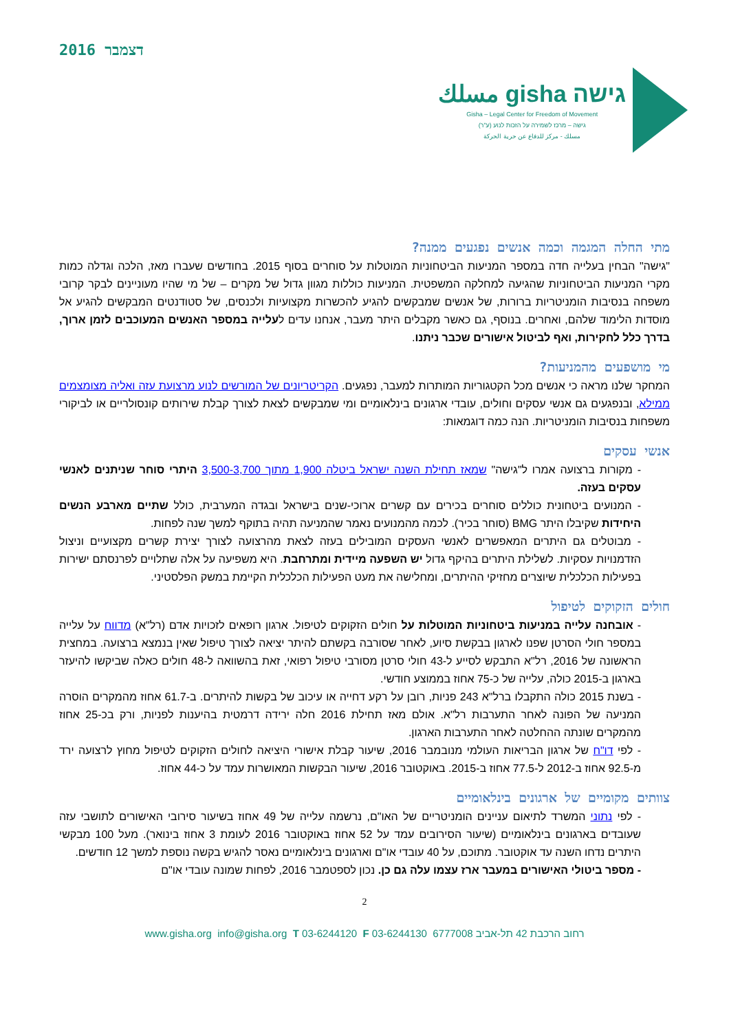דצמבר 2016
גישה gisha مسلك
Gisha – Legal Center for Freedom of Movement
גישה – מרכז לשמירה על הזכות לנוע (ע"ר)
مسلك - مركز للدفاع عن حرية الحركة
מתי החלה המגמה וכמה אנשים נפגעים ממנה?
"גישה" הבחין בעלייה חדה במספר המניעות הביטחוניות המוטלות על סוחרים בסוף 2015. בחודשים שעברו מאז, הלכה וגדלה כמות מקרי המניעות הביטחוניות שהגיעה למחלקה המשפטית. המניעות כוללות מגוון גדול של מקרים – של מי שהיו מעוניינים לבקר קרובי משפחה בנסיבות הומניטריות ברורות, של אנשים שמבקשים להגיע להכשרות מקצועיות ולכנסים, של סטודנטים המבקשים להגיע אל מוסדות הלימוד שלהם, ואחרים. בנוסף, גם כאשר מקבלים היתר מעבר, אנחנו עדים לעלייה במספר האנשים המעוכבים לזמן ארוך, בדרך כלל לחקירות, ואף לביטול אישורים שכבר ניתנו.
מי מושפעים מהמניעות?
המחקר שלנו מראה כי אנשים מכל הקטגוריות המותרות למעבר, נפגעים. הקריטריונים של המורשים לנוע מרצועת עזה ואליה מצומצמים ממילא, ובנפגעים גם אנשי עסקים וחולים, עובדי ארגונים בינלאומיים ומי שמבקשים לצאת לצורך קבלת שירותים קונסולריים או לביקורי משפחות בנסיבות הומניטריות. הנה כמה דוגמאות:
אנשי עסקים
- מקורות ברצועה אמרו ל"גישה" שמאז תחילת השנה ישראל ביטלה 1,900 מתוך 3,500-3,700 היתרי סוחר שניתנים לאנשי עסקים בעזה.
- המנועים ביטחונית כוללים סוחרים בכירים עם קשרים ארוכי-שנים בישראל ובגדה המערבית, כולל שתיים מארבע הנשים היחידות שקיבלו היתר BMG (סוחר בכיר). לכמה מהמנועים נאמר שהמניעה תהיה בתוקף למשך שנה לפחות.
- מבוטלים גם היתרים המאפשרים לאנשי העסקים המובילים בעזה לצאת מהרצועה לצורך יצירת קשרים מקצועיים וניצול הזדמנויות עסקיות. לשלילת היתרים בהיקף גדול יש השפעה מיידית ומתרחבת. היא משפיעה על אלה שתלויים לפרנסתם ישירות בפעילות הכלכלית שיוצרים מחזיקי ההיתרים, ומחלישה את מעט הפעילות הכלכלית הקיימת במשק הפלסטיני.
חולים הזקוקים לטיפול
- אובחנה עלייה במניעות ביטחוניות המוטלות על חולים הזקוקים לטיפול. ארגון רופאים לזכויות אדם (רל"א) מדווח על עלייה במספר חולי הסרטן שפנו לארגון בבקשת סיוע, לאחר שסורבה בקשתם להיתר יציאה לצורך טיפול שאין בנמצא ברצועה. במחצית הראשונה של 2016, רל"א התבקש לסייע ל-43 חולי סרטן מסורבי טיפול רפואי, זאת בהשוואה ל-48 חולים כאלה שביקשו להיעזר בארגון ב-2015 כולה, עלייה של כ-75 אחוז בממוצע חודשי.
- בשנת 2015 כולה התקבלו ברל"א 243 פניות, רובן על רקע דחייה או עיכוב של בקשות להיתרים. ב-61.7 אחוז מהמקרים הוסרה המניעה של הפונה לאחר התערבות רל"א. אולם מאז תחילת 2016 חלה ירידה דרמטית בהיענות לפניות, ורק בכ-25 אחוז מהמקרים שונתה ההחלטה לאחר התערבות הארגון.
- לפי דו"ח של ארגון הבריאות העולמי מנובמבר 2016, שיעור קבלת אישורי היציאה לחולים הזקוקים לטיפול מחוץ לרצועה ירד מ-92.5 אחוז ב-2012 ל-77.5 אחוז ב-2015. באוקטובר 2016, שיעור הבקשות המאושרות עמד על כ-44 אחוז.
צוותים מקומיים של ארגונים בינלאומיים
- לפי נתוני המשרד לתיאום עניינים הומניטריים של האו"ם, נרשמה עלייה של 49 אחוז בשיעור סירובי האישורים לתושבי עזה שעובדים בארגונים בינלאומיים (שיעור הסירובים עמד על 52 אחוז באוקטובר 2016 לעומת 3 אחוז בינואר). מעל 100 מבקשי היתרים נדחו השנה עד אוקטובר. מתוכם, על 40 עובדי או"ם וארגונים בינלאומיים נאסר להגיש בקשה נוספת למשך 12 חודשים.
- מספר ביטולי האישורים במעבר ארז עצמו עלה גם כן. נכון לספטמבר 2016, לפחות שמונה עובדי או"ם
2
www.gisha.org info@gisha.org T 03-6244120 F 03-6244130 רחוב הרכבת 42 תל-אביב 6777008